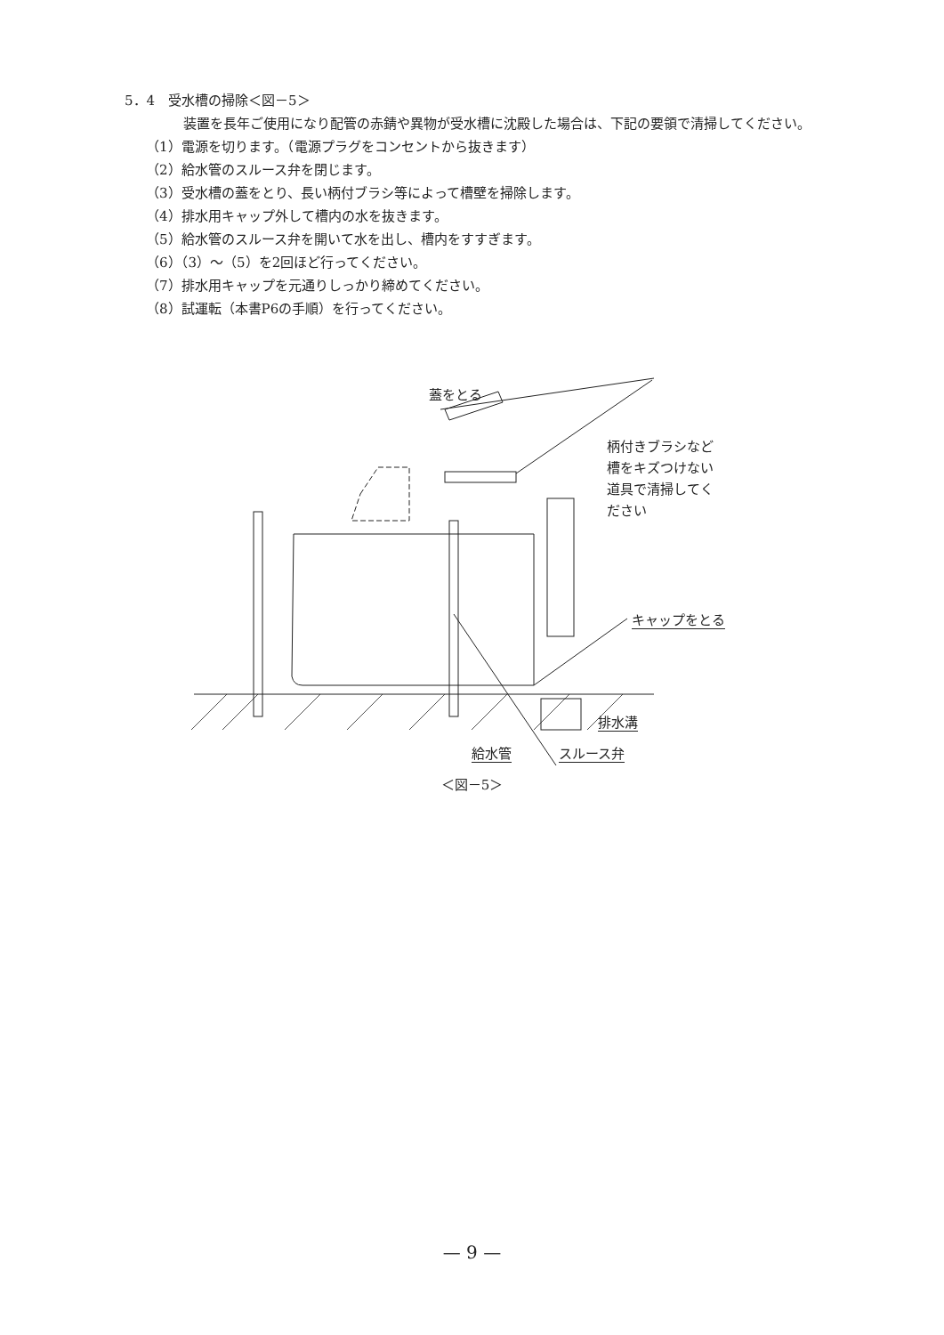5．4　受水槽の掃除＜図－5＞
装置を長年ご使用になり配管の赤錆や異物が受水槽に沈殿した場合は、下記の要領で清掃してください。
（1）電源を切ります。（電源プラグをコンセントから抜きます）
（2）給水管のスルース弁を閉じます。
（3）受水槽の蓋をとり、長い柄付ブラシ等によって槽壁を掃除します。
（4）排水用キャップ外して槽内の水を抜きます。
（5）給水管のスルース弁を開いて水を出し、槽内をすすぎます。
（6）（3）～（5）を2回ほど行ってください。
（7）排水用キャップを元通りしっかり締めてください。
（8）試運転（本書P6の手順）を行ってください。
蓋をとる
柄付きブラシなど
槽をキズつけない
道具で清掃してく
ださい
キャップをとる
排水溝
給水管 スルース弁
＜図－5＞
— 9 —